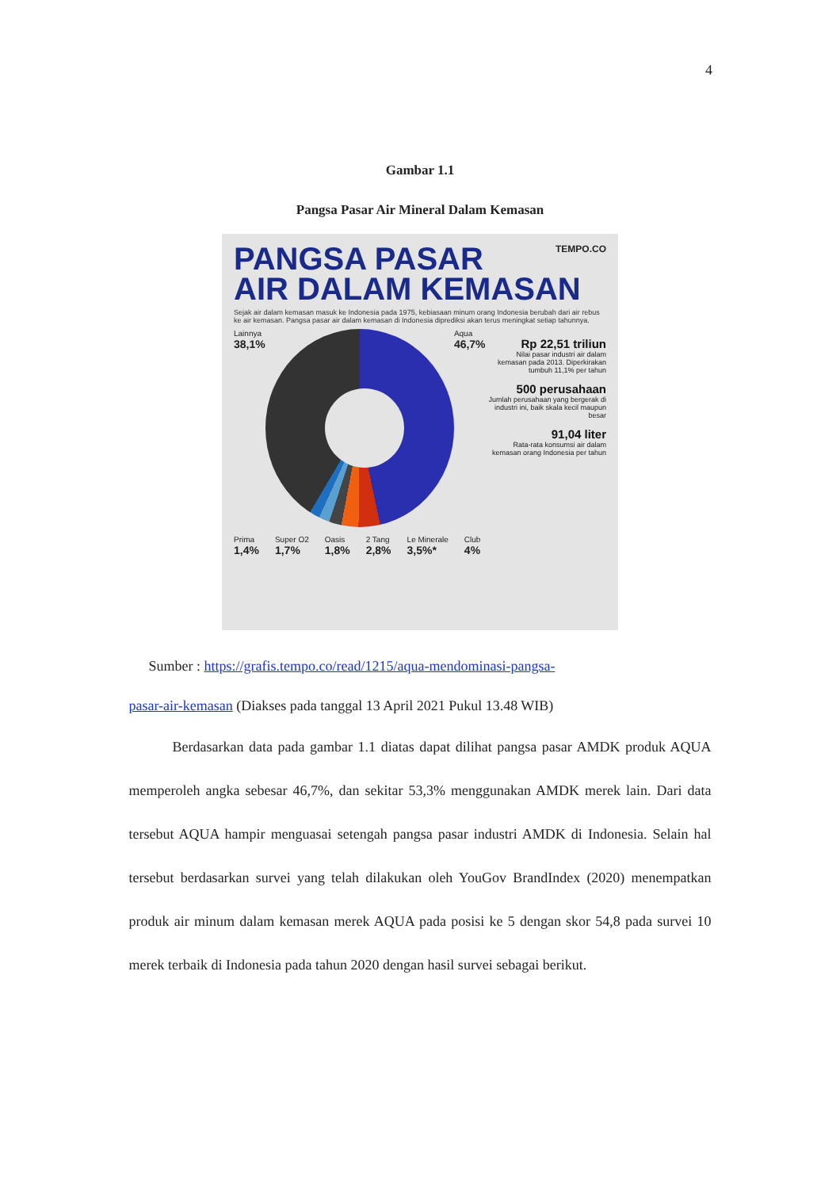4
Gambar 1.1
Pangsa Pasar Air Mineral Dalam Kemasan
PANGSA PASAR
TEMPO.CO
AIR DALAM KEMASAN
Sejak air dalam kemasan masuk ke Indonesia pada 1975, kebiasaan minum orang Indonesia berubah dari air rebus ke air kemasan. Pangsa pasar air dalam kemasan di Indonesia diprediksi akan terus meningkat setiap tahunnya.
Lainnya
38,1%
Aqua
46,7%
Rp 22,51 triliun
Nilai pasar industri air dalam kemasan pada 2013. Diperkirakan tumbuh 11,1% per tahun
500 perusahaan
Jumlah perusahaan yang bergerak di industri ini, baik skala kecil maupun besar
91,04 liter
Rata-rata konsumsi air dalam kemasan orang Indonesia per tahun
Prima
1,4%
Super O2
1,7%
Oasis
1,8%
2 Tang
2,8%
Le Minerale
3,5%*
Club
4%
Sumber : https://grafis.tempo.co/read/1215/aqua-mendominasi-pangsa-
pasar-air-kemasan (Diakses pada tanggal 13 April 2021 Pukul 13.48 WIB)
Berdasarkan data pada gambar 1.1 diatas dapat dilihat pangsa pasar AMDK produk AQUA memperoleh angka sebesar 46,7%, dan sekitar 53,3% menggunakan AMDK merek lain. Dari data tersebut AQUA hampir menguasai setengah pangsa pasar industri AMDK di Indonesia. Selain hal tersebut berdasarkan survei yang telah dilakukan oleh YouGov BrandIndex (2020) menempatkan produk air minum dalam kemasan merek AQUA pada posisi ke 5 dengan skor 54,8 pada survei 10 merek terbaik di Indonesia pada tahun 2020 dengan hasil survei sebagai berikut.